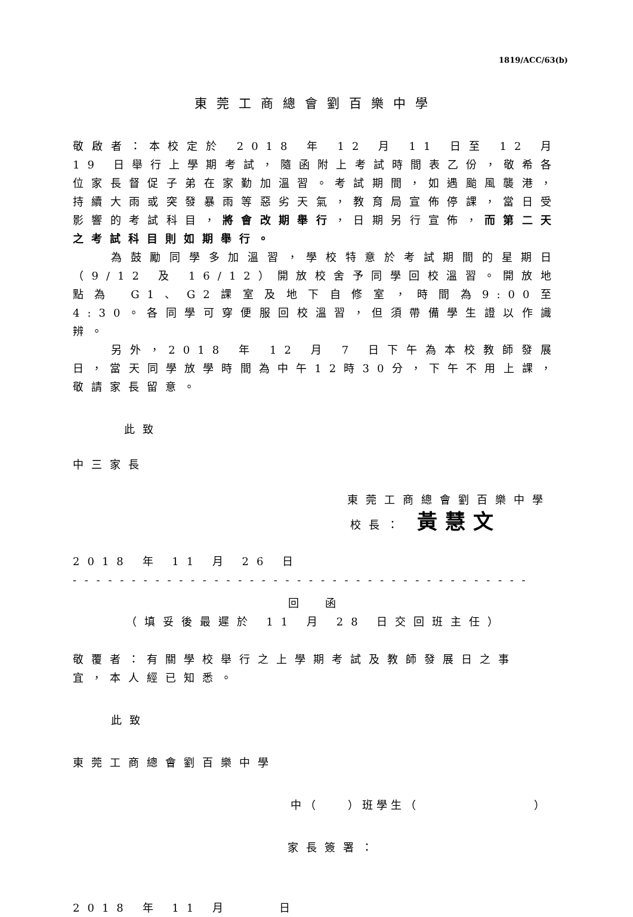1819/ACC/63(b)
東莞工商總會劉百樂中學
敬啟者：本校定於 2018 年 12 月 11 日至 12 月 19 日舉行上學期考試，隨函附上考試時間表乙份，敬希各位家長督促子弟在家勤加溫習。考試期間，如遇颱風襲港，持續大雨或突發暴雨等惡劣天氣，教育局宣佈停課，當日受影響的考試科目，將會改期舉行，日期另行宣佈，而第二天之考試科目則如期舉行。
為鼓勵同學多加溫習，學校特意於考試期間的星期日（9/12 及 16/12）開放校舍予同學回校溫習。開放地點為 G1、G2課室及地下自修室，時間為9:00至4:30。各同學可穿便服回校溫習，但須帶備學生證以作識辨。
另外，2018 年 12 月 7 日下午為本校教師發展日，當天同學放學時間為中午12時30分，下午不用上課，敬請家長留意。
此致
中三家長
東莞工商總會劉百樂中學
校長： 黃慧文
2018 年 11 月 26 日
- - - - - - - - - - - - - - - - - - - - - - - - - - - - - - - - - - - - - - - - - - - - - - -
回　函
（填妥後最遲於 11 月 28 日交回班主任）
敬覆者：有關學校舉行之上學期考試及教師發展日之事宜，本人經已知悉。
此致
東莞工商總會劉百樂中學
中（　　）班學生（　　　　　　　　）
家長簽署：
2018 年 11 月　　 日